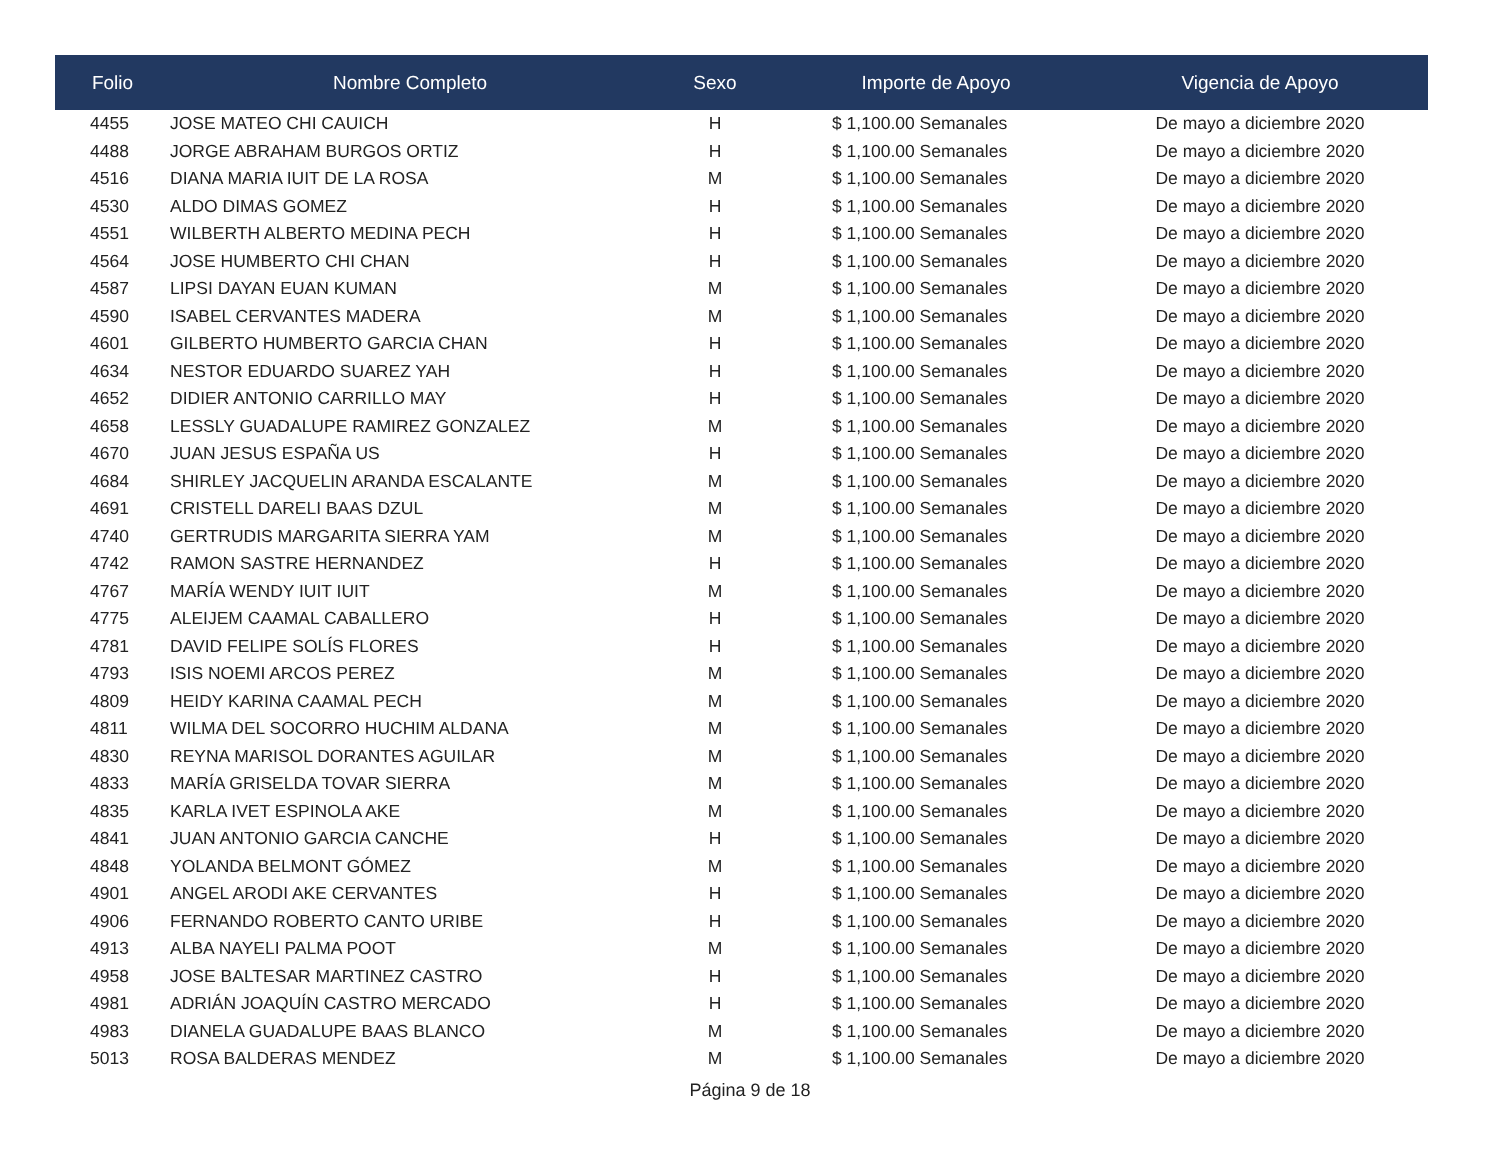| Folio | Nombre Completo | Sexo | Importe de Apoyo | Vigencia de Apoyo |
| --- | --- | --- | --- | --- |
| 4455 | JOSE MATEO CHI CAUICH | H | $ 1,100.00 Semanales | De mayo a diciembre 2020 |
| 4488 | JORGE ABRAHAM BURGOS ORTIZ | H | $ 1,100.00 Semanales | De mayo a diciembre 2020 |
| 4516 | DIANA MARIA IUIT DE LA ROSA | M | $ 1,100.00 Semanales | De mayo a diciembre 2020 |
| 4530 | ALDO DIMAS GOMEZ | H | $ 1,100.00 Semanales | De mayo a diciembre 2020 |
| 4551 | WILBERTH ALBERTO MEDINA PECH | H | $ 1,100.00 Semanales | De mayo a diciembre 2020 |
| 4564 | JOSE HUMBERTO CHI CHAN | H | $ 1,100.00 Semanales | De mayo a diciembre 2020 |
| 4587 | LIPSI DAYAN EUAN KUMAN | M | $ 1,100.00 Semanales | De mayo a diciembre 2020 |
| 4590 | ISABEL CERVANTES MADERA | M | $ 1,100.00 Semanales | De mayo a diciembre 2020 |
| 4601 | GILBERTO HUMBERTO GARCIA CHAN | H | $ 1,100.00 Semanales | De mayo a diciembre 2020 |
| 4634 | NESTOR EDUARDO SUAREZ YAH | H | $ 1,100.00 Semanales | De mayo a diciembre 2020 |
| 4652 | DIDIER ANTONIO CARRILLO MAY | H | $ 1,100.00 Semanales | De mayo a diciembre 2020 |
| 4658 | LESSLY GUADALUPE RAMIREZ GONZALEZ | M | $ 1,100.00 Semanales | De mayo a diciembre 2020 |
| 4670 | JUAN JESUS ESPAÑA US | H | $ 1,100.00 Semanales | De mayo a diciembre 2020 |
| 4684 | SHIRLEY JACQUELIN ARANDA ESCALANTE | M | $ 1,100.00 Semanales | De mayo a diciembre 2020 |
| 4691 | CRISTELL DARELI BAAS DZUL | M | $ 1,100.00 Semanales | De mayo a diciembre 2020 |
| 4740 | GERTRUDIS MARGARITA SIERRA YAM | M | $ 1,100.00 Semanales | De mayo a diciembre 2020 |
| 4742 | RAMON SASTRE HERNANDEZ | H | $ 1,100.00 Semanales | De mayo a diciembre 2020 |
| 4767 | MARÍA WENDY IUIT IUIT | M | $ 1,100.00 Semanales | De mayo a diciembre 2020 |
| 4775 | ALEIJEM CAAMAL CABALLERO | H | $ 1,100.00 Semanales | De mayo a diciembre 2020 |
| 4781 | DAVID FELIPE SOLÍS FLORES | H | $ 1,100.00 Semanales | De mayo a diciembre 2020 |
| 4793 | ISIS NOEMI ARCOS PEREZ | M | $ 1,100.00 Semanales | De mayo a diciembre 2020 |
| 4809 | HEIDY KARINA CAAMAL PECH | M | $ 1,100.00 Semanales | De mayo a diciembre 2020 |
| 4811 | WILMA DEL SOCORRO HUCHIM ALDANA | M | $ 1,100.00 Semanales | De mayo a diciembre 2020 |
| 4830 | REYNA MARISOL DORANTES AGUILAR | M | $ 1,100.00 Semanales | De mayo a diciembre 2020 |
| 4833 | MARÍA GRISELDA TOVAR SIERRA | M | $ 1,100.00 Semanales | De mayo a diciembre 2020 |
| 4835 | KARLA IVET ESPINOLA AKE | M | $ 1,100.00 Semanales | De mayo a diciembre 2020 |
| 4841 | JUAN ANTONIO GARCIA CANCHE | H | $ 1,100.00 Semanales | De mayo a diciembre 2020 |
| 4848 | YOLANDA BELMONT GÓMEZ | M | $ 1,100.00 Semanales | De mayo a diciembre 2020 |
| 4901 | ANGEL ARODI AKE CERVANTES | H | $ 1,100.00 Semanales | De mayo a diciembre 2020 |
| 4906 | FERNANDO ROBERTO CANTO URIBE | H | $ 1,100.00 Semanales | De mayo a diciembre 2020 |
| 4913 | ALBA NAYELI PALMA POOT | M | $ 1,100.00 Semanales | De mayo a diciembre 2020 |
| 4958 | JOSE BALTESAR MARTINEZ CASTRO | H | $ 1,100.00 Semanales | De mayo a diciembre 2020 |
| 4981 | ADRIÁN JOAQUÍN CASTRO MERCADO | H | $ 1,100.00 Semanales | De mayo a diciembre 2020 |
| 4983 | DIANELA GUADALUPE BAAS BLANCO | M | $ 1,100.00 Semanales | De mayo a diciembre 2020 |
| 5013 | ROSA BALDERAS MENDEZ | M | $ 1,100.00 Semanales | De mayo a diciembre 2020 |
Página 9 de 18